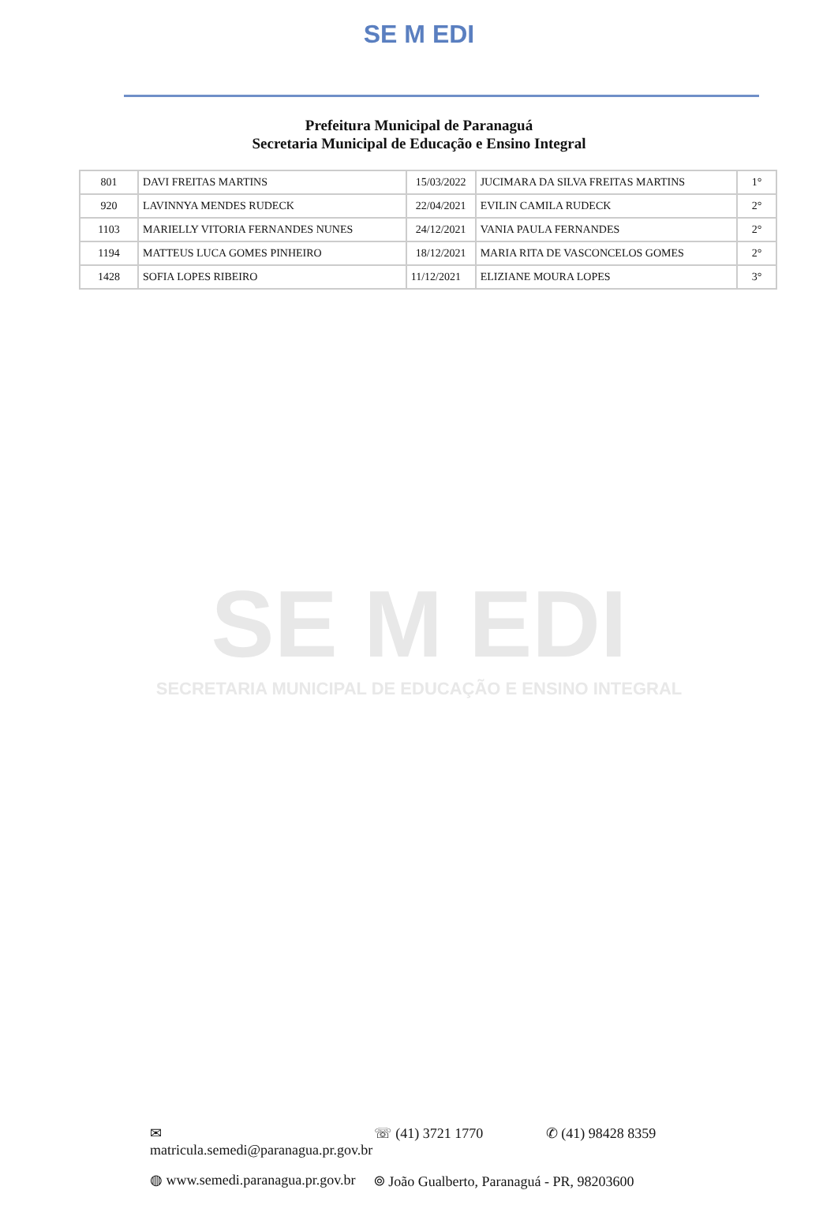SE M EDI
Prefeitura Municipal de Paranaguá
Secretaria Municipal de Educação e Ensino Integral
| 801 | DAVI FREITAS MARTINS | 15/03/2022 | JUCIMARA DA SILVA FREITAS MARTINS | 1° |
| 920 | LAVINNYA MENDES RUDECK | 22/04/2021 | EVILIN CAMILA RUDECK | 2° |
| 1103 | MARIELLY VITORIA FERNANDES NUNES | 24/12/2021 | VANIA PAULA FERNANDES | 2° |
| 1194 | MATTEUS LUCA GOMES PINHEIRO | 18/12/2021 | MARIA RITA DE VASCONCELOS GOMES | 2° |
| 1428 | SOFIA LOPES RIBEIRO | 11/12/2021 | ELIZIANE MOURA LOPES | 3° |
SE M EDI
SECRETARIA MUNICIPAL DE EDUCAÇÃO E ENSINO INTEGRAL
✉ matricula.semedi@paranagua.pr.gov.br ☏ (41) 3721 1770 ✆ (41) 98428 8359
◍ www.semedi.paranagua.pr.gov.br ⌾ João Gualberto, Paranaguá - PR, 98203600